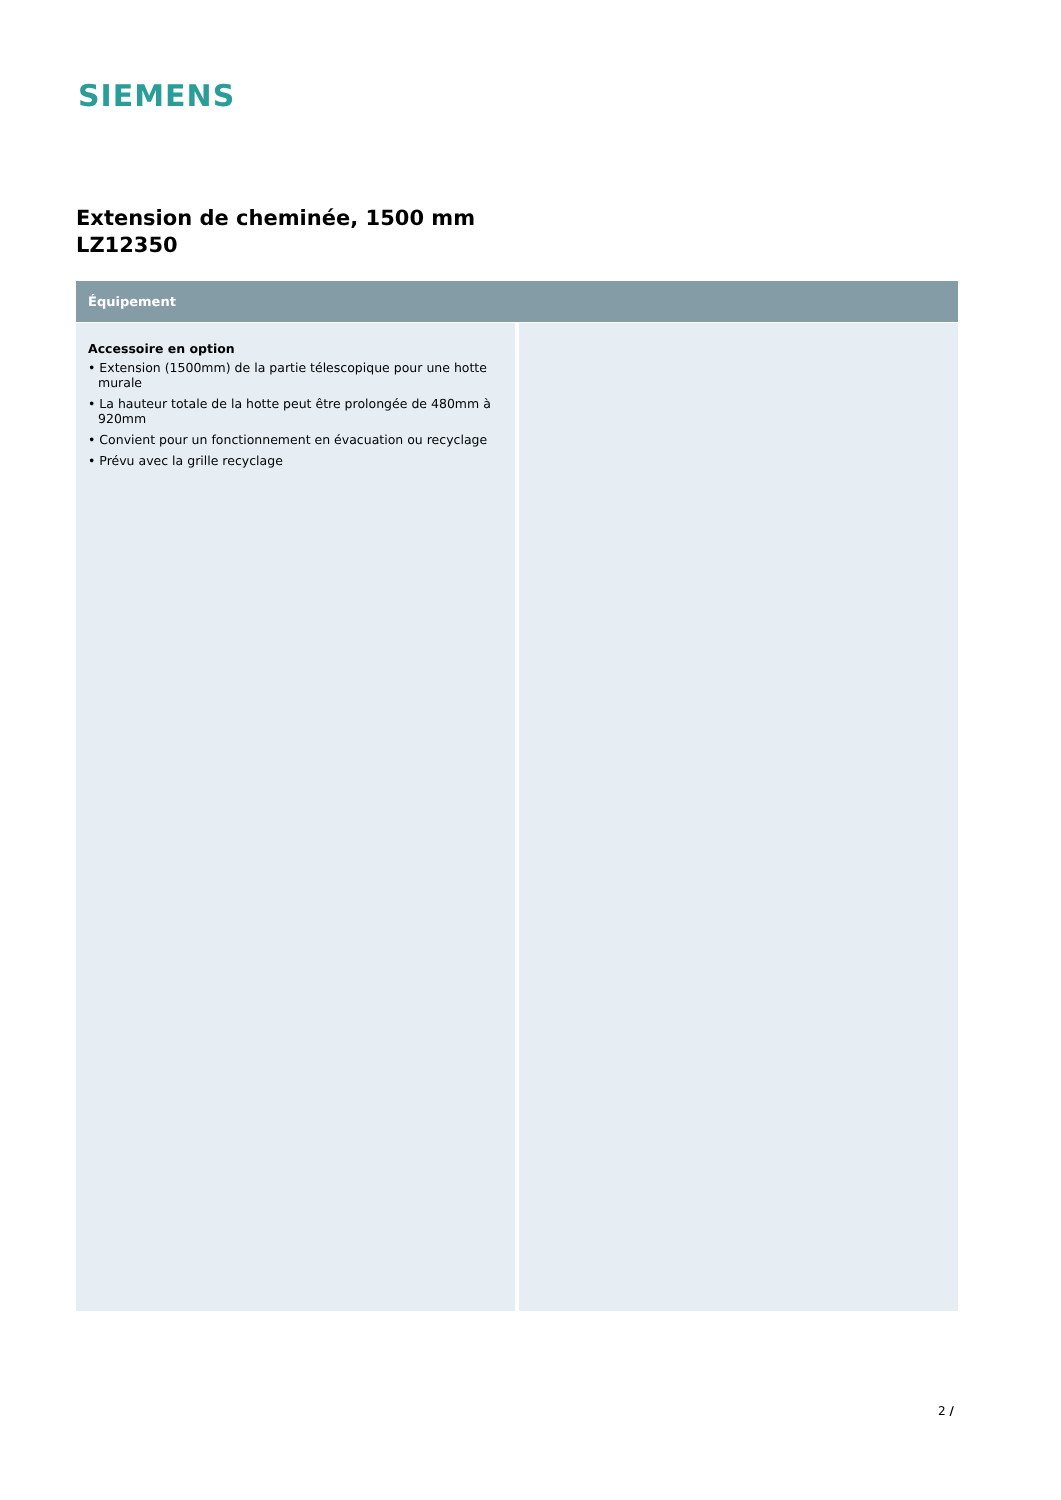SIEMENS
Extension de cheminée, 1500 mm
LZ12350
Équipement
Accessoire en option
• Extension (1500mm) de la partie télescopique pour une hotte murale
• La hauteur totale de la hotte peut être prolongée de 480mm à 920mm
• Convient pour un fonctionnement en évacuation ou recyclage
• Prévu avec la grille recyclage
2 /